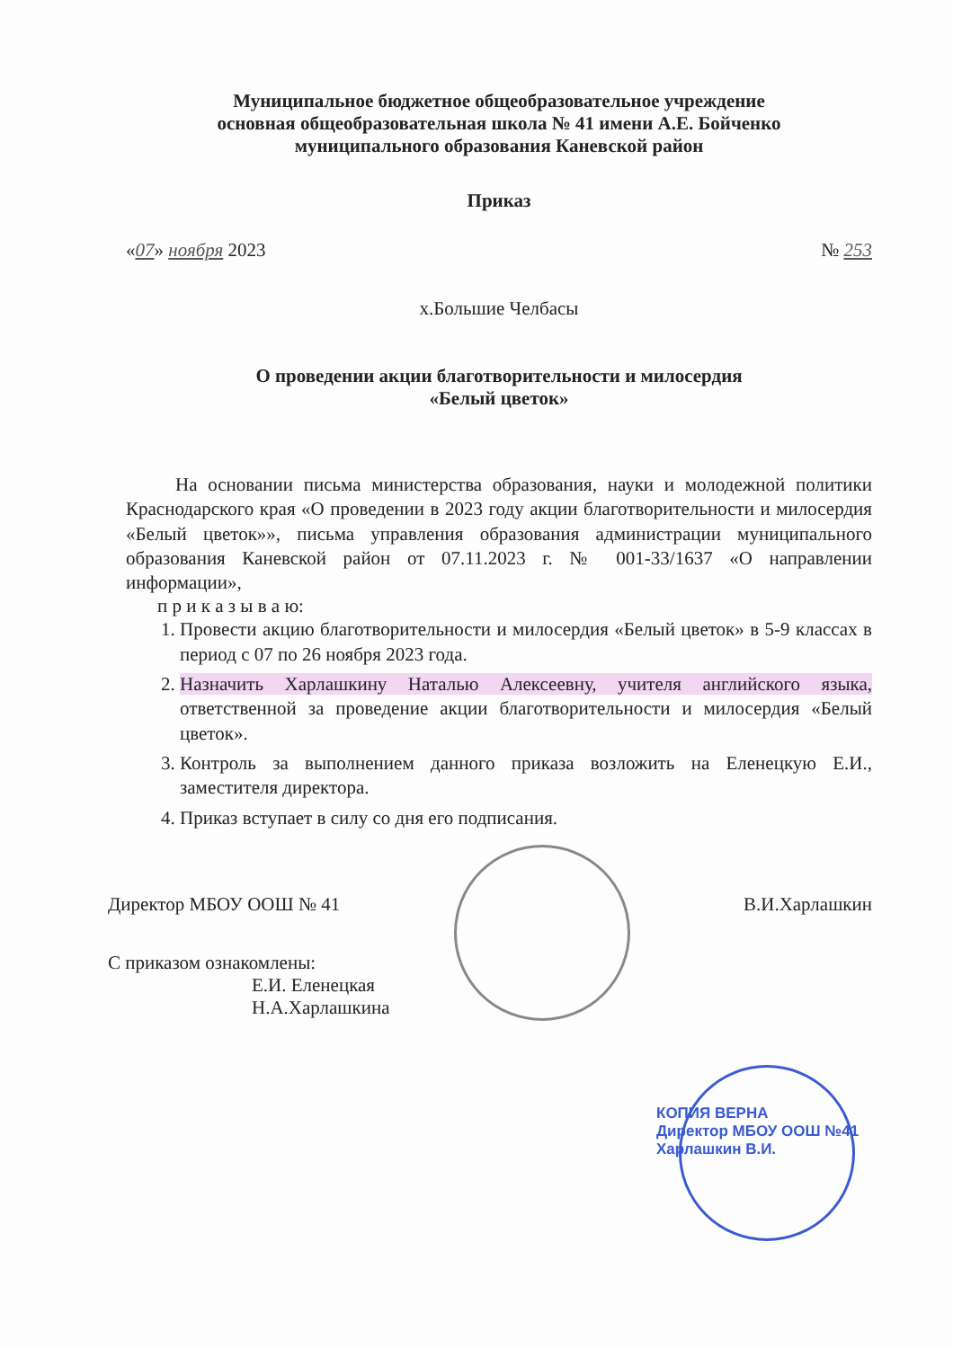Муниципальное бюджетное общеобразовательное учреждение
основная общеобразовательная школа № 41 имени А.Е. Бойченко
муниципального образования Каневской район
Приказ
«07» ноября 2023 № 253
х.Большие Челбасы
О проведении акции благотворительности и милосердия
«Белый цветок»
На основании письма министерства образования, науки и молодежной политики Краснодарского края «О проведении в 2023 году акции благотворительности и милосердия «Белый цветок»», письма управления образования администрации муниципального образования Каневской район от 07.11.2023 г. № 001-33/1637 «О направлении информации»,
п р и к а з ы в а ю:
1. Провести акцию благотворительности и милосердия «Белый цветок» в 5-9 классах в период с 07 по 26 ноября 2023 года.
2. Назначить Харлашкину Наталью Алексеевну, учителя английского языка, ответственной за проведение акции благотворительности и милосердия «Белый цветок».
3. Контроль за выполнением данного приказа возложить на Еленецкую Е.И., заместителя директора.
4. Приказ вступает в силу со дня его подписания.
Директор МБОУ ООШ № 41 В.И.Харлашкин
С приказом ознакомлены:
Е.И. Еленецкая
Н.А.Харлашкина
КОПИЯ ВЕРНА
Директор МБОУ ООШ №41
Харлашкин В.И.